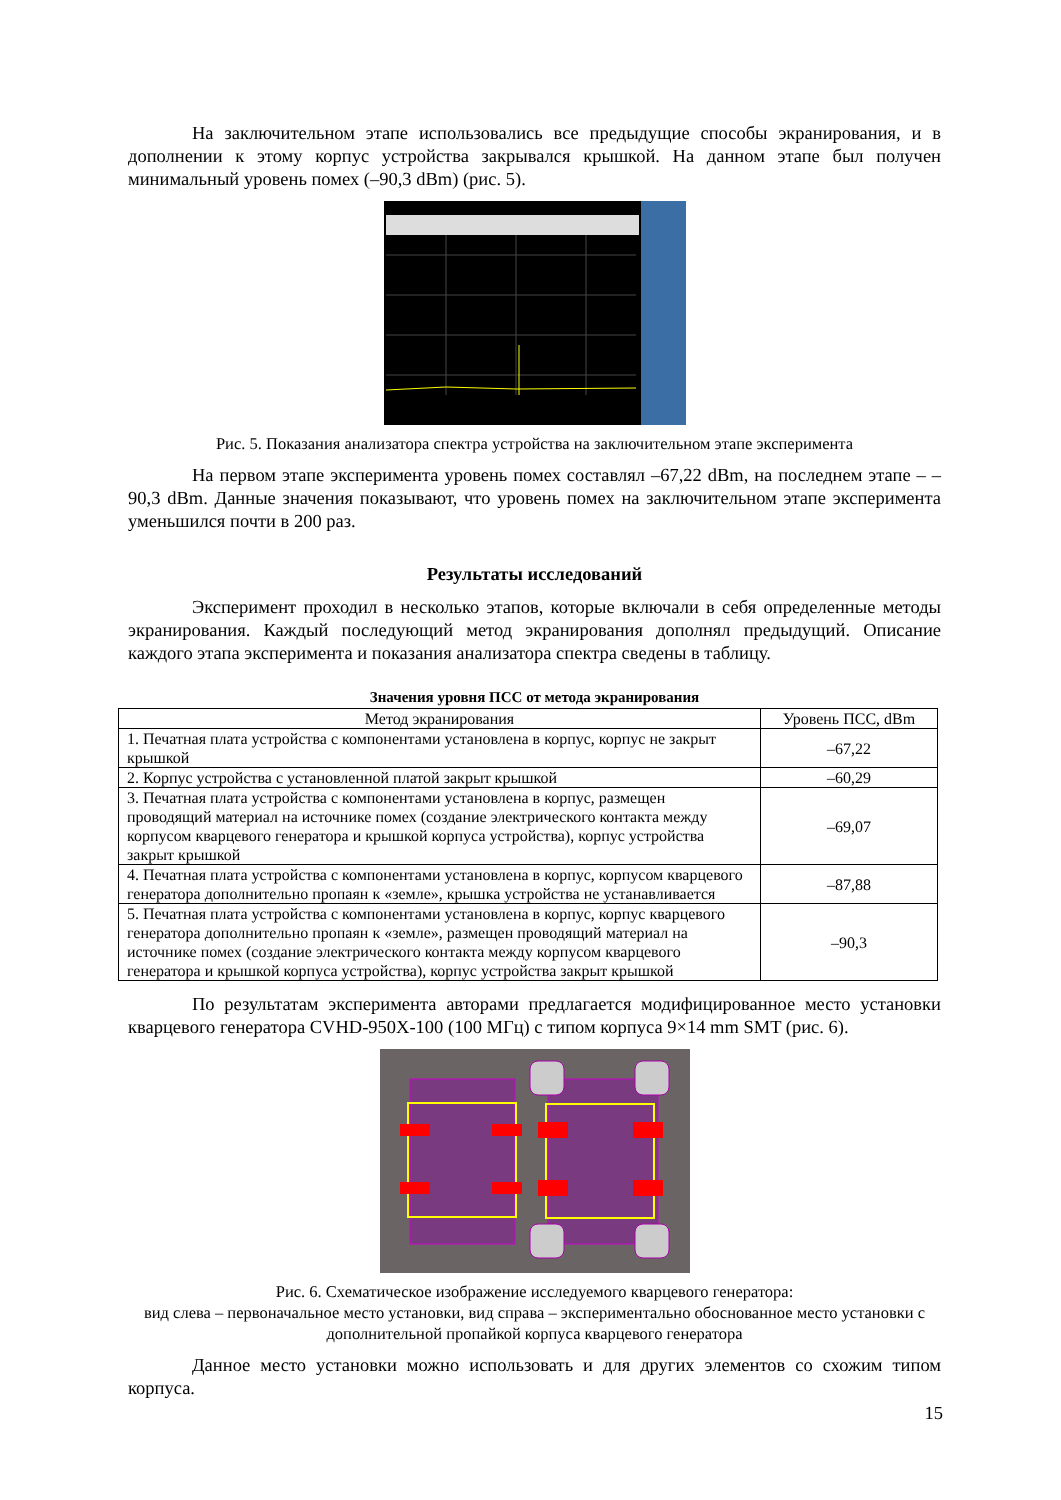На заключительном этапе использовались все предыдущие способы экранирования, и в дополнении к этому корпус устройства закрывался крышкой. На данном этапе был получен минимальный уровень помех (–90,3 dBm) (рис. 5).
Рис. 5. Показания анализатора спектра устройства на заключительном этапе эксперимента
На первом этапе эксперимента уровень помех составлял –67,22 dBm, на последнем этапе – –90,3 dBm. Данные значения показывают, что уровень помех на заключительном этапе эксперимента уменьшился почти в 200 раз.
Результаты исследований
Эксперимент проходил в несколько этапов, которые включали в себя определенные методы экранирования. Каждый последующий метод экранирования дополнял предыдущий. Описание каждого этапа эксперимента и показания анализатора спектра сведены в таблицу.
Значения уровня ПСС от метода экранирования
| Метод экранирования | Уровень ПСС, dBm |
| --- | --- |
| 1. Печатная плата устройства с компонентами установлена в корпус, корпус не закрыт крышкой | –67,22 |
| 2. Корпус устройства с установленной платой закрыт крышкой | –60,29 |
| 3. Печатная плата устройства с компонентами установлена в корпус, размещен проводящий материал на источнике помех (создание электрического контакта между корпусом кварцевого генератора и крышкой корпуса устройства), корпус устройства закрыт крышкой | –69,07 |
| 4. Печатная плата устройства с компонентами установлена в корпус, корпусом кварцевого генератора дополнительно пропаян к «земле», крышка устройства не устанавливается | –87,88 |
| 5. Печатная плата устройства с компонентами установлена в корпус, корпус кварцевого генератора дополнительно пропаян к «земле», размещен проводящий материал на источнике помех (создание электрического контакта между корпусом кварцевого генератора и крышкой корпуса устройства), корпус устройства закрыт крышкой | –90,3 |
По результатам эксперимента авторами предлагается модифицированное место установки кварцевого генератора CVHD-950X-100 (100 МГц) с типом корпуса 9×14 mm SMT (рис. 6).
Рис. 6. Схематическое изображение исследуемого кварцевого генератора:
вид слева – первоначальное место установки, вид справа – экспериментально обоснованное место установки с дополнительной пропайкой корпуса кварцевого генератора
Данное место установки можно использовать и для других элементов со схожим типом корпуса.
15